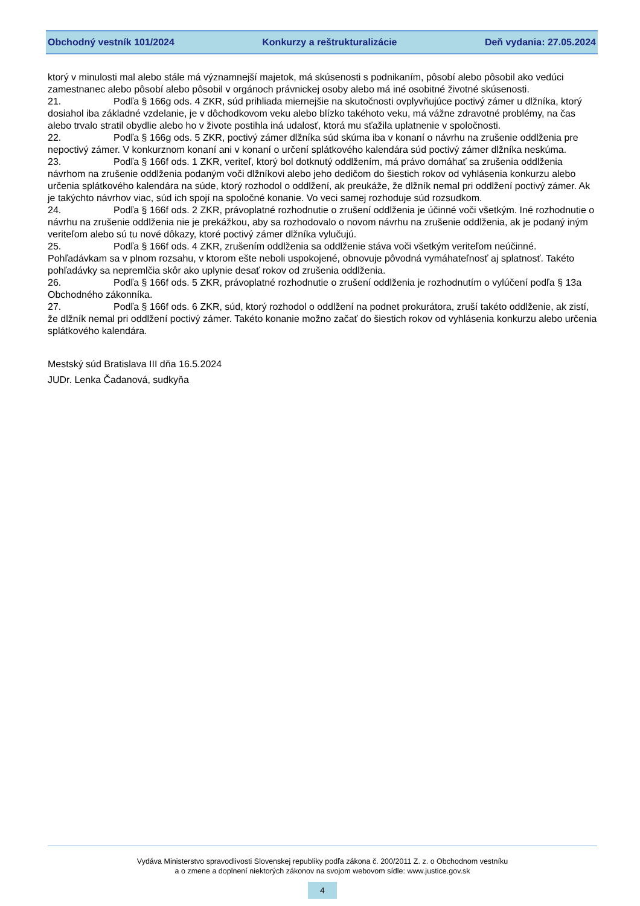Obchodný vestník 101/2024 Konkurzy a reštrukturalizácie Deň vydania: 27.05.2024
ktorý v minulosti mal alebo stále má významnejší majetok, má skúsenosti s podnikaním, pôsobí alebo pôsobil ako vedúci zamestnanec alebo pôsobí alebo pôsobil v orgánoch právnickej osoby alebo má iné osobitné životné skúsenosti.
21. Podľa § 166g ods. 4 ZKR, súd prihliada miernejšie na skutočnosti ovplyvňujúce poctivý zámer u dlžníka, ktorý dosiahol iba základné vzdelanie, je v dôchodkovom veku alebo blízko takéhoto veku, má vážne zdravotné problémy, na čas alebo trvalo stratil obydlie alebo ho v živote postihla iná udalosť, ktorá mu sťažila uplatnenie v spoločnosti.
22. Podľa § 166g ods. 5 ZKR, poctivý zámer dlžníka súd skúma iba v konaní o návrhu na zrušenie oddlženia pre nepoctivý zámer. V konkurznom konaní ani v konaní o určení splátkového kalendára súd poctivý zámer dlžníka neskúma.
23. Podľa § 166f ods. 1 ZKR, veriteľ, ktorý bol dotknutý oddlžením, má právo domáhať sa zrušenia oddlženia návrhom na zrušenie oddlženia podaným voči dlžníkovi alebo jeho dedičom do šiestich rokov od vyhlásenia konkurzu alebo určenia splátkového kalendára na súde, ktorý rozhodol o oddlžení, ak preukáže, že dlžník nemal pri oddlžení poctivý zámer. Ak je takýchto návrhov viac, súd ich spojí na spoločné konanie. Vo veci samej rozhoduje súd rozsudkom.
24. Podľa § 166f ods. 2 ZKR, právoplatné rozhodnutie o zrušení oddlženia je účinné voči všetkým. Iné rozhodnutie o návrhu na zrušenie oddlženia nie je prekážkou, aby sa rozhodovalo o novom návrhu na zrušenie oddlženia, ak je podaný iným veriteľom alebo sú tu nové dôkazy, ktoré poctivý zámer dlžníka vylučujú.
25. Podľa § 166f ods. 4 ZKR, zrušením oddlženia sa oddlženie stáva voči všetkým veriteľom neúčinné. Pohľadávkam sa v plnom rozsahu, v ktorom ešte neboli uspokojené, obnovuje pôvodná vymáhateľnosť aj splatnosť. Takéto pohľadávky sa nepremlčia skôr ako uplynie desať rokov od zrušenia oddlženia.
26. Podľa § 166f ods. 5 ZKR, právoplatné rozhodnutie o zrušení oddlženia je rozhodnutím o vylúčení podľa § 13a Obchodného zákonníka.
27. Podľa § 166f ods. 6 ZKR, súd, ktorý rozhodol o oddlžení na podnet prokurátora, zruší takéto oddlženie, ak zistí, že dlžník nemal pri oddlžení poctivý zámer. Takéto konanie možno začať do šiestich rokov od vyhlásenia konkurzu alebo určenia splátkového kalendára.
Mestský súd Bratislava III dňa 16.5.2024
JUDr. Lenka Čadanová, sudkyňa
Vydáva Ministerstvo spravodlivosti Slovenskej republiky podľa zákona č. 200/2011 Z. z. o Obchodnom vestníku
a o zmene a doplnení niektorých zákonov na svojom webovom sídle: www.justice.gov.sk
4